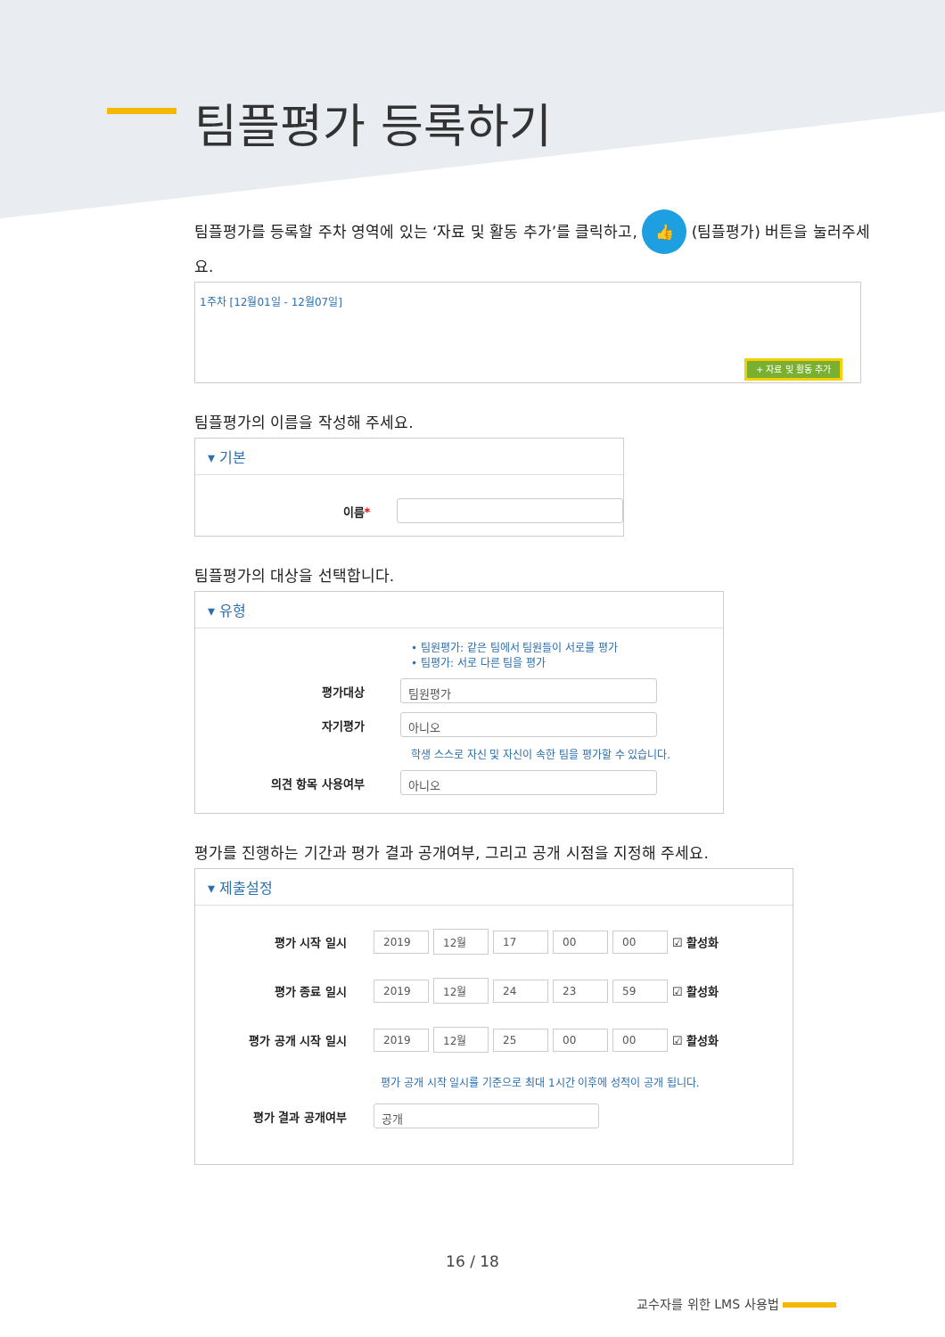팀플평가 등록하기
팀플평가를 등록할 주차 영역에 있는 ‘자료 및 활동 추가’를 클릭하고, 👍 (팀플평가) 버튼을 눌러주세요.
1주차 [12월01일 - 12월07일]
+ 자료 및 활동 추가
팀플평가의 이름을 작성해 주세요.
▾ 기본
이름*
팀플평가의 대상을 선택합니다.
▾ 유형
• 팀원평가: 같은 팀에서 팀원들이 서로를 평가
• 팀평가: 서로 다른 팀을 평가
평가대상
팀원평가
자기평가
아니오
학생 스스로 자신 및 자신이 속한 팀을 평가할 수 있습니다.
의견 항목 사용여부
아니오
평가를 진행하는 기간과 평가 결과 공개여부, 그리고 공개 시점을 지정해 주세요.
▾ 제출설정
평가 시작 일시
2019 12월 17 00 00 ☑ 활성화
평가 종료 일시
2019 12월 24 23 59 ☑ 활성화
평가 공개 시작 일시
2019 12월 25 00 00 ☑ 활성화
평가 공개 시작 일시를 기준으로 최대 1시간 이후에 성적이 공개 됩니다.
평가 결과 공개여부
공개
16 / 18
교수자를 위한 LMS 사용법